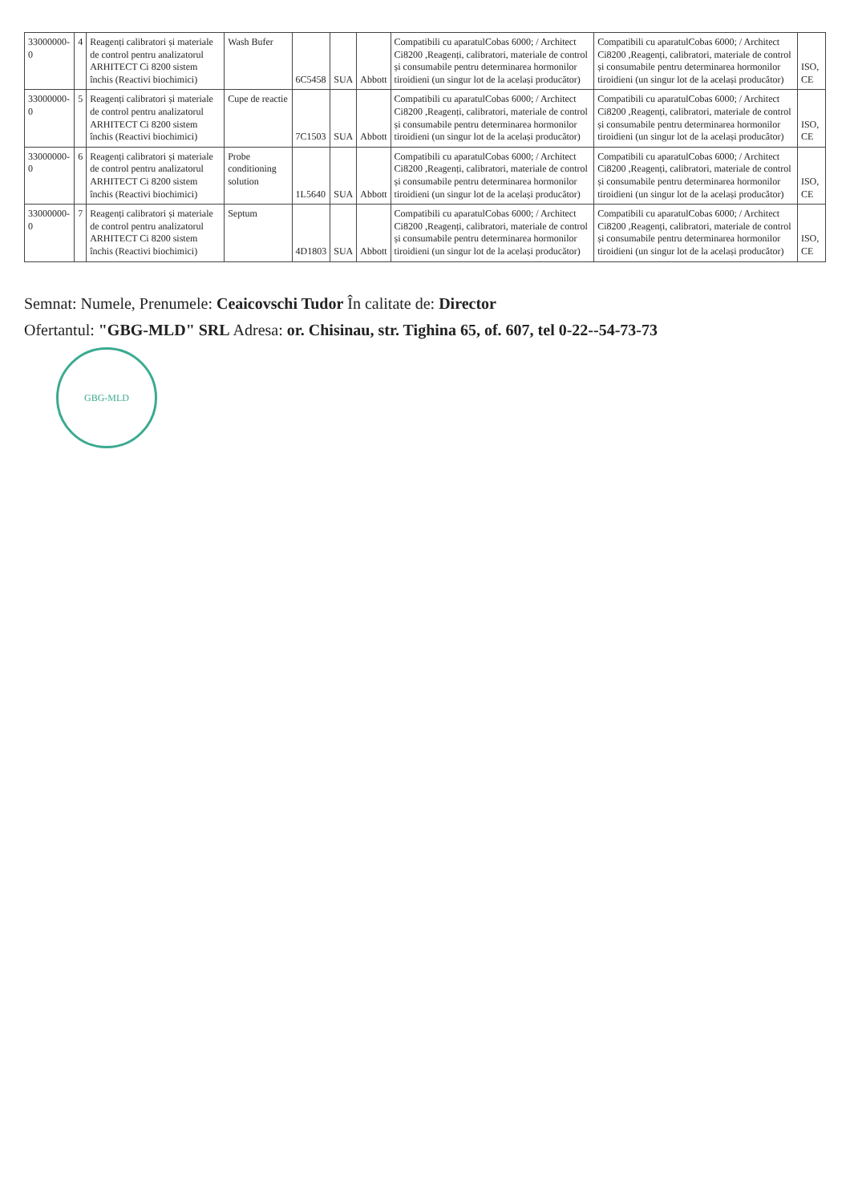| 33000000-0 | 4 | Reagenți calibratori și materiale de control pentru analizatorul ARHITECT Ci 8200 sistem închis (Reactivi biochimici) | Wash Bufer | 6C5458 | SUA | Abbott | Compatibili cu aparatulCobas 6000; / Architect Ci8200 ,Reagenți, calibratori, materiale de control și consumabile pentru determinarea hormonilor tiroidieni (un singur lot de la același producător) | Compatibili cu aparatulCobas 6000; / Architect Ci8200 ,Reagenți, calibratori, materiale de control și consumabile pentru determinarea hormonilor tiroidieni (un singur lot de la același producător) | ISO, CE |
| 33000000-0 | 5 | Reagenți calibratori și materiale de control pentru analizatorul ARHITECT Ci 8200 sistem închis (Reactivi biochimici) | Cupe de reactie | 7C1503 | SUA | Abbott | Compatibili cu aparatulCobas 6000; / Architect Ci8200 ,Reagenți, calibratori, materiale de control și consumabile pentru determinarea hormonilor tiroidieni (un singur lot de la același producător) | Compatibili cu aparatulCobas 6000; / Architect Ci8200 ,Reagenți, calibratori, materiale de control și consumabile pentru determinarea hormonilor tiroidieni (un singur lot de la același producător) | ISO, CE |
| 33000000-0 | 6 | Reagenți calibratori și materiale de control pentru analizatorul ARHITECT Ci 8200 sistem închis (Reactivi biochimici) | Probe conditioning solution | 1L5640 | SUA | Abbott | Compatibili cu aparatulCobas 6000; / Architect Ci8200 ,Reagenți, calibratori, materiale de control și consumabile pentru determinarea hormonilor tiroidieni (un singur lot de la același producător) | Compatibili cu aparatulCobas 6000; / Architect Ci8200 ,Reagenți, calibratori, materiale de control și consumabile pentru determinarea hormonilor tiroidieni (un singur lot de la același producător) | ISO, CE |
| 33000000-0 | 7 | Reagenți calibratori și materiale de control pentru analizatorul ARHITECT Ci 8200 sistem închis (Reactivi biochimici) | Septum | 4D1803 | SUA | Abbott | Compatibili cu aparatulCobas 6000; / Architect Ci8200 ,Reagenți, calibratori, materiale de control și consumabile pentru determinarea hormonilor tiroidieni (un singur lot de la același producător) | Compatibili cu aparatulCobas 6000; / Architect Ci8200 ,Reagenți, calibratori, materiale de control și consumabile pentru determinarea hormonilor tiroidieni (un singur lot de la același producător) | ISO, CE |
Semnat: Numele, Prenumele: Ceaicovschi Tudor În calitate de: Director
Ofertantul: "GBG-MLD" SRL Adresa: or. Chisinau, str. Tighina 65, of. 607, tel 0-22--54-73-73
GBG-MLD